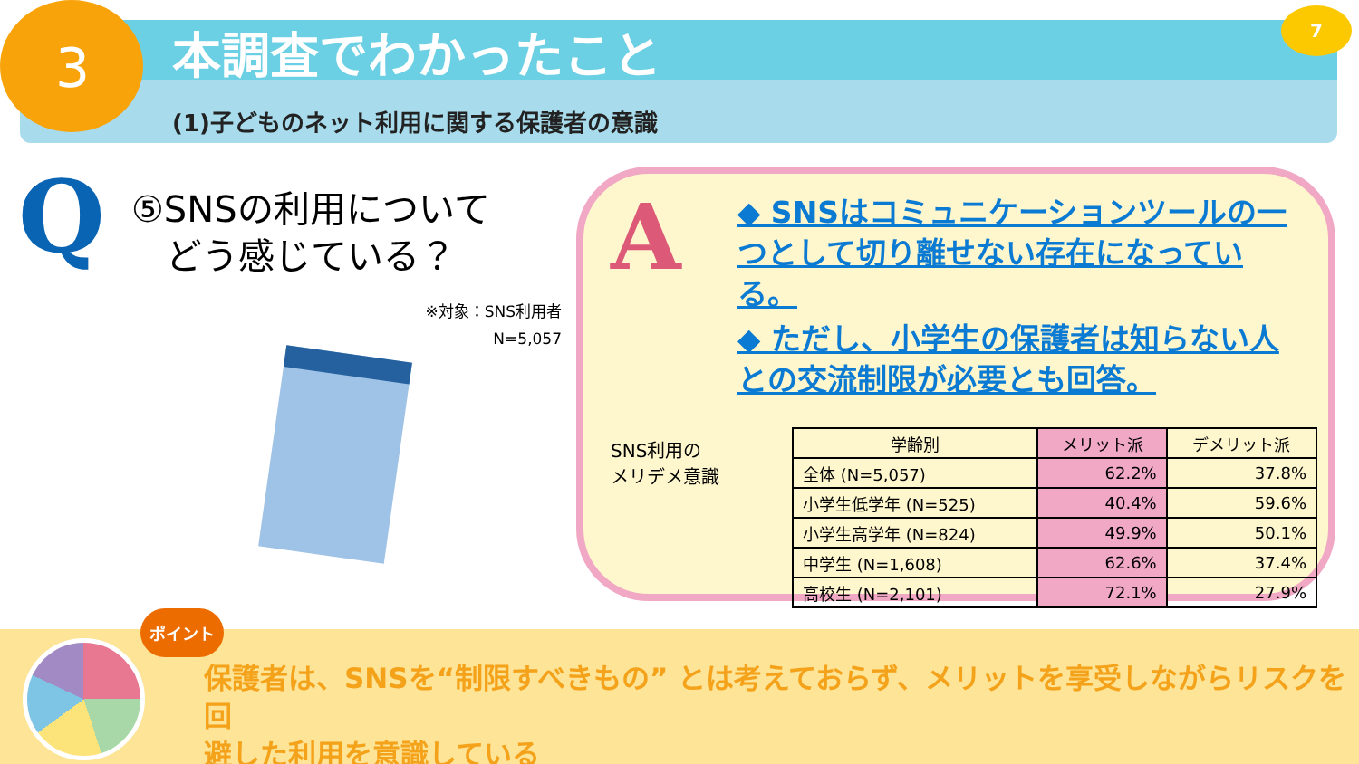3
本調査でわかったこと
(1)子どものネット利用に関する保護者の意識
7
Q
⑤SNSの利用について
どう感じている？
※対象：SNS利用者
N=5,057
A
◆ SNSはコミュニケーションツールの一つとして切り離せない存在になっている。
◆ ただし、小学生の保護者は知らない人との交流制限が必要とも回答。
SNS利用の
メリデメ意識
| 学齢別 | メリット派 | デメリット派 |
| --- | --- | --- |
| 全体 (N=5,057) | 62.2% | 37.8% |
| 小学生低学年 (N=525) | 40.4% | 59.6% |
| 小学生高学年 (N=824) | 49.9% | 50.1% |
| 中学生 (N=1,608) | 62.6% | 37.4% |
| 高校生 (N=2,101) | 72.1% | 27.9% |
ポイント
保護者は、SNSを“制限すべきもの” とは考えておらず、メリットを享受しながらリスクを回
避した利用を意識している